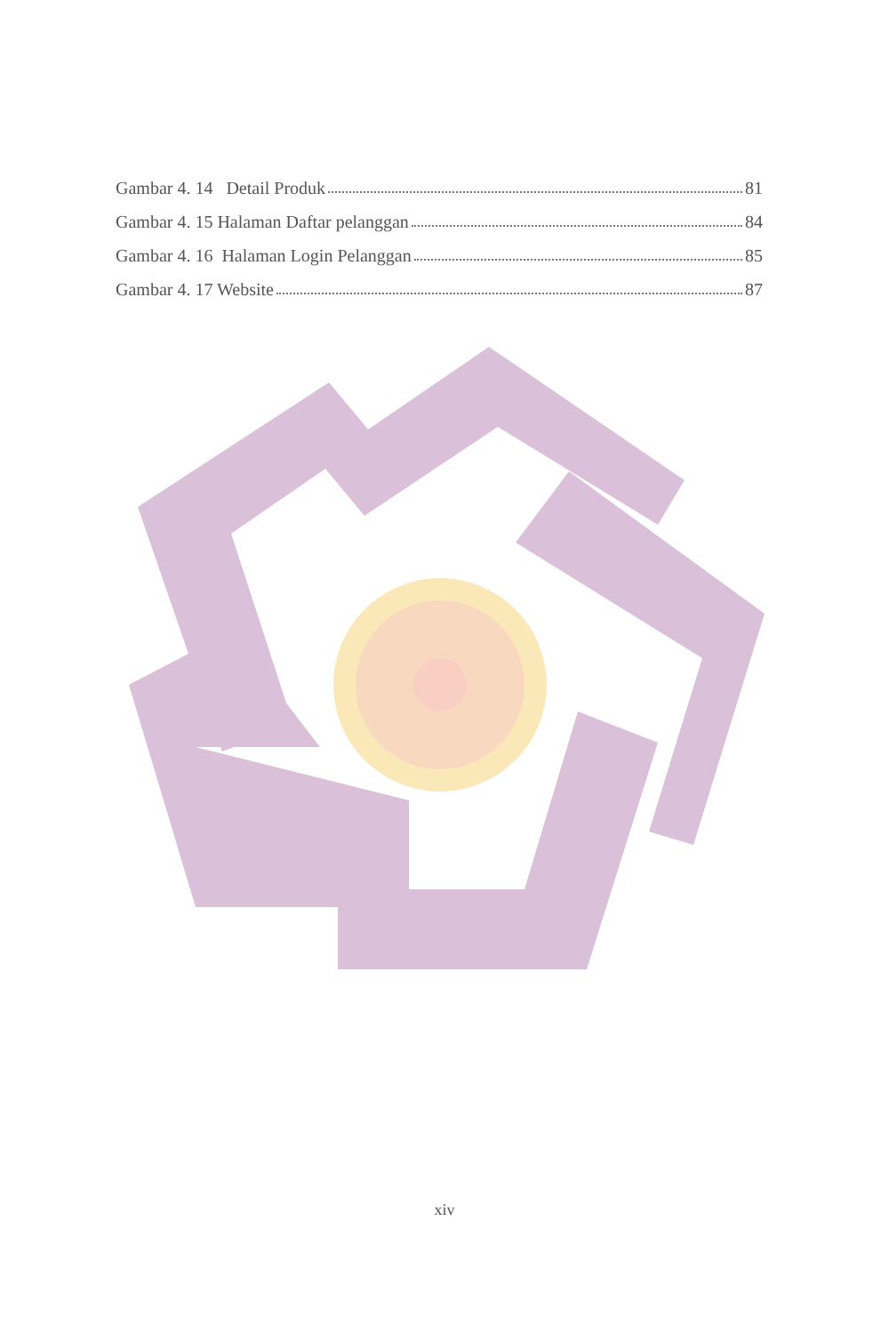Gambar 4. 14 Detail Produk 81
Gambar 4. 15 Halaman Daftar pelanggan 84
Gambar 4. 16 Halaman Login Pelanggan 85
Gambar 4. 17 Website 87
xiv